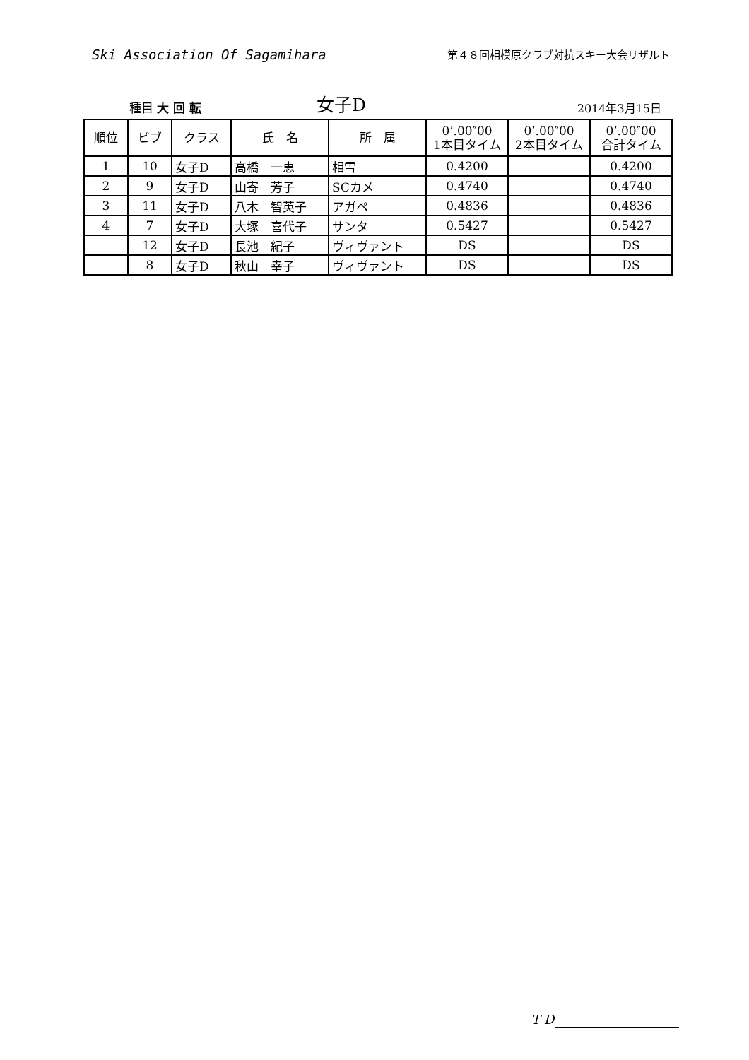Ski Association Of Sagamihara
第４８回相模原クラブ対抗スキー大会リザルト
種目 大 回 転
女子D
2014年3月15日
| 順位 | ビブ | クラス | 氏 名 | 所 属 | 0’.00″00 1本目タイム | 0’.00″00 2本目タイム | 0’.00″00 合計タイム |
| --- | --- | --- | --- | --- | --- | --- | --- |
| 1 | 10 | 女子D | 高橋 一恵 | 相雪 | 0.4200 | | 0.4200 |
| 2 | 9 | 女子D | 山寄 芳子 | SCカメ | 0.4740 | | 0.4740 |
| 3 | 11 | 女子D | 八木 智英子 | アガペ | 0.4836 | | 0.4836 |
| 4 | 7 | 女子D | 大塚 喜代子 | サンタ | 0.5427 | | 0.5427 |
| | 12 | 女子D | 長池 紀子 | ヴィヴァント | DS | | DS |
| | 8 | 女子D | 秋山 幸子 | ヴィヴァント | DS | | DS |
T D